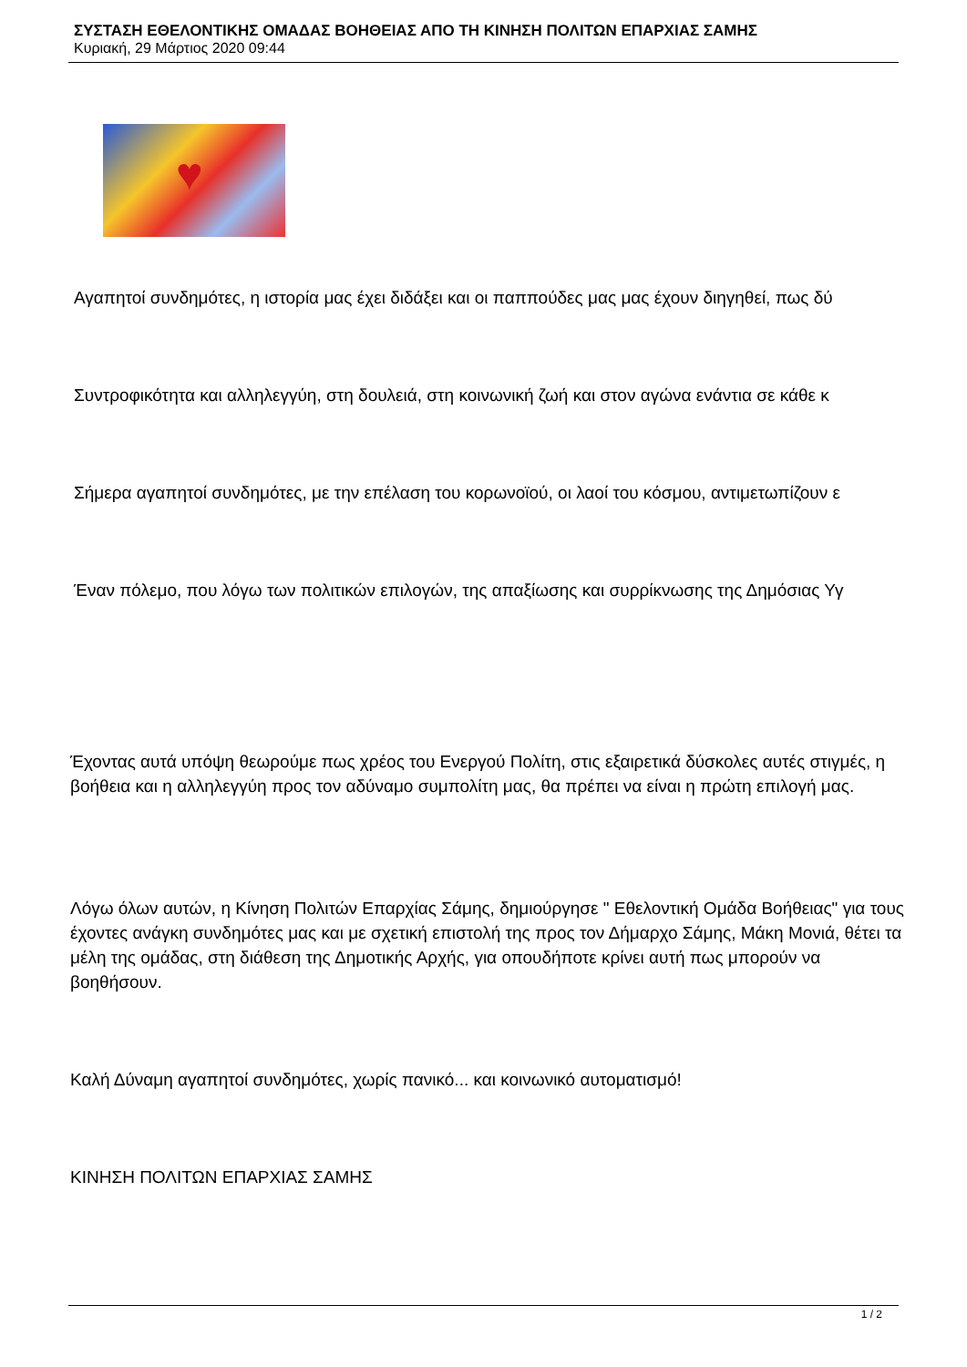ΣΥΣΤΑΣΗ ΕΘΕΛΟΝΤΙΚΗΣ ΟΜΑΔΑΣ ΒΟΗΘΕΙΑΣ ΑΠΟ ΤΗ ΚΙΝΗΣΗ ΠΟΛΙΤΩΝ ΕΠΑΡΧΙΑΣ ΣΑΜΗΣ
Κυριακή, 29 Μάρτιος 2020 09:44
♥
Αγαπητοί συνδημότες, η ιστορία μας έχει διδάξει και οι παππούδες μας μας έχουν διηγηθεί, πως δύ
Συντροφικότητα και αλληλεγγύη, στη δουλειά, στη κοινωνική ζωή και στον αγώνα ενάντια σε κάθε κ
Σήμερα αγαπητοί συνδημότες, με την επέλαση του κορωνοϊού, οι λαοί του κόσμου, αντιμετωπίζουν ε
Έναν πόλεμο, που λόγω των πολιτικών επιλογών, της απαξίωσης και συρρίκνωσης της Δημόσιας Υγ
Έχοντας αυτά υπόψη θεωρούμε πως χρέος του Ενεργού Πολίτη, στις εξαιρετικά δύσκολες αυτές στιγμές, η βοήθεια και η αλληλεγγύη προς τον αδύναμο συμπολίτη μας, θα πρέπει να είναι η πρώτη επιλογή μας.
Λόγω όλων αυτών, η Κίνηση Πολιτών Επαρχίας Σάμης, δημιούργησε " Εθελοντική Ομάδα Βοήθειας" για τους έχοντες ανάγκη συνδημότες μας και με σχετική επιστολή της προς τον Δήμαρχο Σάμης, Μάκη Μονιά, θέτει τα μέλη της ομάδας, στη διάθεση της Δημοτικής Αρχής, για οπουδήποτε κρίνει αυτή πως μπορούν να βοηθήσουν.
Καλή Δύναμη αγαπητοί συνδημότες, χωρίς πανικό... και κοινωνικό αυτοματισμό!
ΚΙΝΗΣΗ ΠΟΛΙΤΩΝ ΕΠΑΡΧΙΑΣ ΣΑΜΗΣ
1 / 2